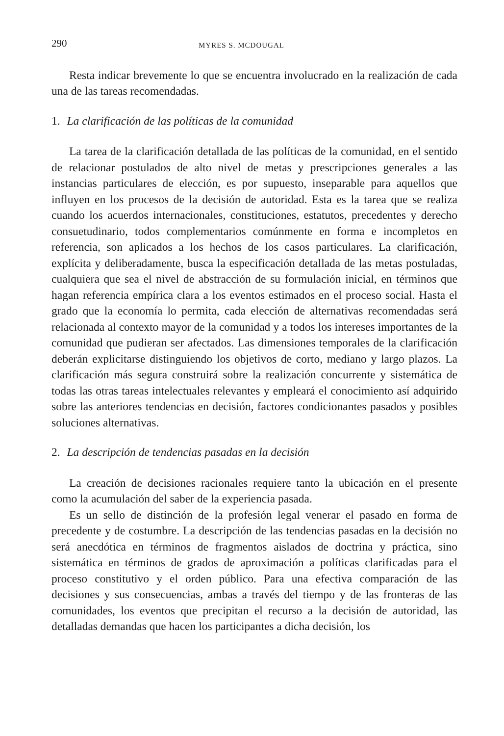290 MYRES S. MCDOUGAL
Resta indicar brevemente lo que se encuentra involucrado en la realización de cada una de las tareas recomendadas.
1. La clarificación de las políticas de la comunidad
La tarea de la clarificación detallada de las políticas de la comunidad, en el sentido de relacionar postulados de alto nivel de metas y prescripciones generales a las instancias particulares de elección, es por supuesto, inseparable para aquellos que influyen en los procesos de la decisión de autoridad. Esta es la tarea que se realiza cuando los acuerdos internacionales, constituciones, estatutos, precedentes y derecho consuetudinario, todos complementarios comúnmente en forma e incompletos en referencia, son aplicados a los hechos de los casos particulares. La clarificación, explícita y deliberadamente, busca la especificación detallada de las metas postuladas, cualquiera que sea el nivel de abstracción de su formulación inicial, en términos que hagan referencia empírica clara a los eventos estimados en el proceso social. Hasta el grado que la economía lo permita, cada elección de alternativas recomendadas será relacionada al contexto mayor de la comunidad y a todos los intereses importantes de la comunidad que pudieran ser afectados. Las dimensiones temporales de la clarificación deberán explicitarse distinguiendo los objetivos de corto, mediano y largo plazos. La clarificación más segura construirá sobre la realización concurrente y sistemática de todas las otras tareas intelectuales relevantes y empleará el conocimiento así adquirido sobre las anteriores tendencias en decisión, factores condicionantes pasados y posibles soluciones alternativas.
2. La descripción de tendencias pasadas en la decisión
La creación de decisiones racionales requiere tanto la ubicación en el presente como la acumulación del saber de la experiencia pasada.
Es un sello de distinción de la profesión legal venerar el pasado en forma de precedente y de costumbre. La descripción de las tendencias pasadas en la decisión no será anecdótica en términos de fragmentos aislados de doctrina y práctica, sino sistemática en términos de grados de aproximación a políticas clarificadas para el proceso constitutivo y el orden público. Para una efectiva comparación de las decisiones y sus consecuencias, ambas a través del tiempo y de las fronteras de las comunidades, los eventos que precipitan el recurso a la decisión de autoridad, las detalladas demandas que hacen los participantes a dicha decisión, los